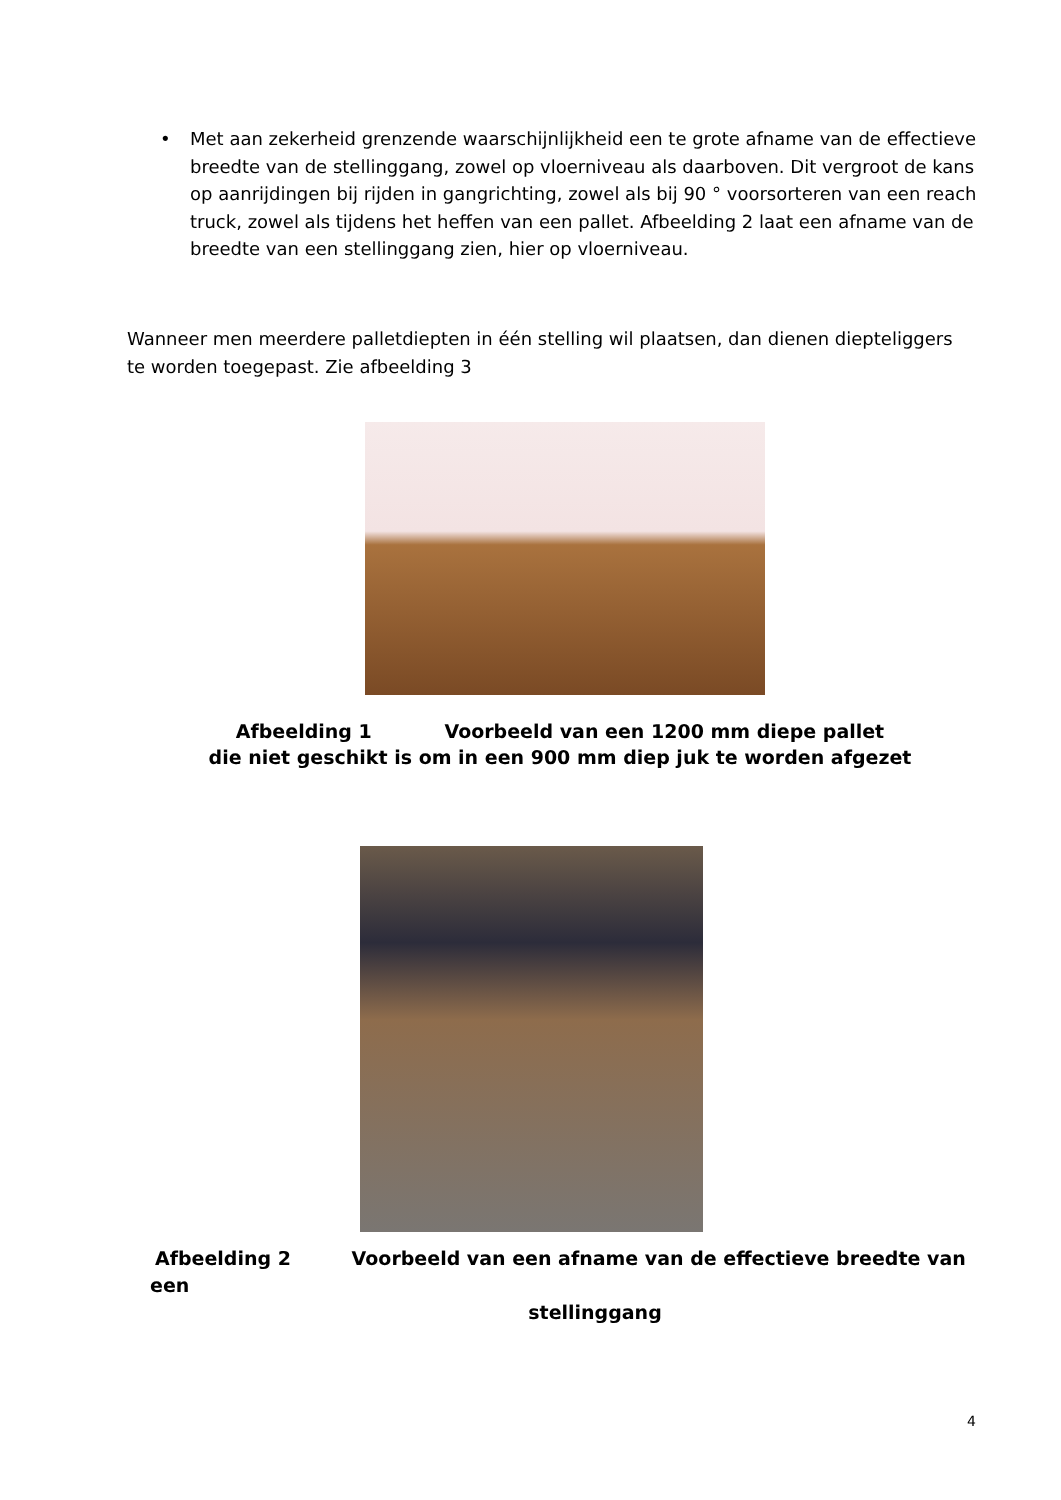• Met aan zekerheid grenzende waarschijnlijkheid een te grote afname van de effectieve breedte van de stellinggang, zowel op vloerniveau als daarboven. Dit vergroot de kans op aanrijdingen bij rijden in gangrichting, zowel als bij 90 ° voorsorteren van een reach truck, zowel als tijdens het heffen van een pallet. Afbeelding 2 laat een afname van de breedte van een stellinggang zien, hier op vloerniveau.
Wanneer men meerdere palletdiepten in één stelling wil plaatsen, dan dienen diepteliggers te worden toegepast. Zie afbeelding 3
Afbeelding 1 Voorbeeld van een 1200 mm diepe pallet
die niet geschikt is om in een 900 mm diep juk te worden afgezet
Afbeelding 2 Voorbeeld van een afname van de effectieve breedte van een
stellinggang
4